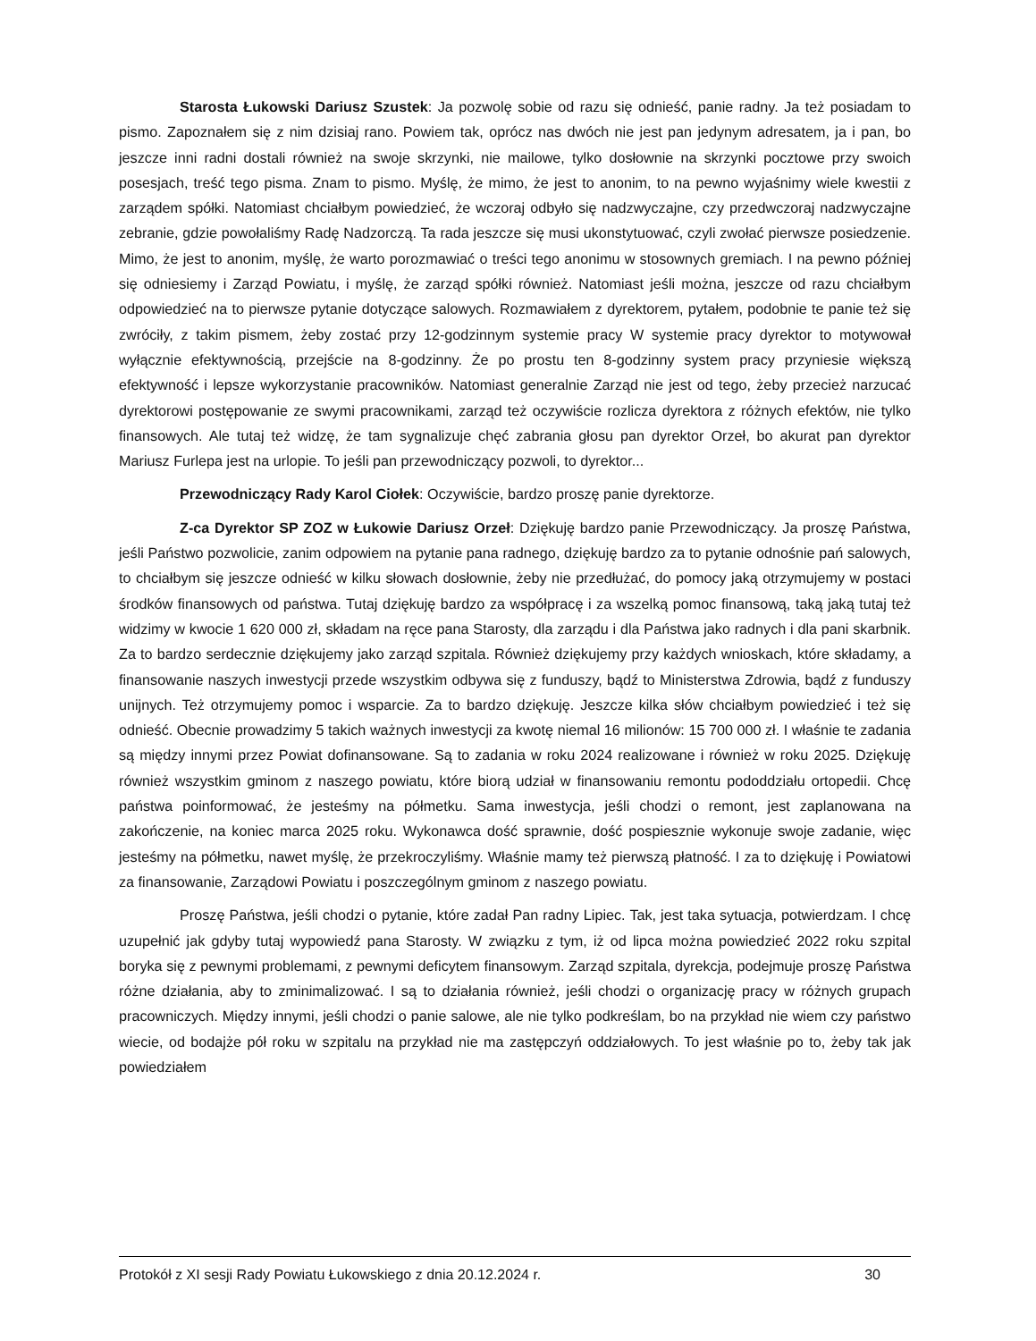Starosta Łukowski Dariusz Szustek: Ja pozwolę sobie od razu się odnieść, panie radny. Ja też posiadam to pismo. Zapoznałem się z nim dzisiaj rano. Powiem tak, oprócz nas dwóch nie jest pan jedynym adresatem, ja i pan, bo jeszcze inni radni dostali również na swoje skrzynki, nie mailowe, tylko dosłownie na skrzynki pocztowe przy swoich posesjach, treść tego pisma. Znam to pismo. Myślę, że mimo, że jest to anonim, to na pewno wyjaśnimy wiele kwestii z zarządem spółki. Natomiast chciałbym powiedzieć, że wczoraj odbyło się nadzwyczajne, czy przedwczoraj nadzwyczajne zebranie, gdzie powołaliśmy Radę Nadzorczą. Ta rada jeszcze się musi ukonstytuować, czyli zwołać pierwsze posiedzenie. Mimo, że jest to anonim, myślę, że warto porozmawiać o treści tego anonimu w stosownych gremiach. I na pewno później się odniesiemy i Zarząd Powiatu, i myślę, że zarząd spółki również. Natomiast jeśli można, jeszcze od razu chciałbym odpowiedzieć na to pierwsze pytanie dotyczące salowych. Rozmawiałem z dyrektorem, pytałem, podobnie te panie też się zwróciły, z takim pismem, żeby zostać przy 12-godzinnym systemie pracy W systemie pracy dyrektor to motywował wyłącznie efektywnością, przejście na 8-godzinny. Że po prostu ten 8-godzinny system pracy przyniesie większą efektywność i lepsze wykorzystanie pracowników. Natomiast generalnie Zarząd nie jest od tego, żeby przecież narzucać dyrektorowi postępowanie ze swymi pracownikami, zarząd też oczywiście rozlicza dyrektora z różnych efektów, nie tylko finansowych. Ale tutaj też widzę, że tam sygnalizuje chęć zabrania głosu pan dyrektor Orzeł, bo akurat pan dyrektor Mariusz Furlepa jest na urlopie. To jeśli pan przewodniczący pozwoli, to dyrektor...
Przewodniczący Rady Karol Ciołek: Oczywiście, bardzo proszę panie dyrektorze.
Z-ca Dyrektor SP ZOZ w Łukowie Dariusz Orzeł: Dziękuję bardzo panie Przewodniczący. Ja proszę Państwa, jeśli Państwo pozwolicie, zanim odpowiem na pytanie pana radnego, dziękuję bardzo za to pytanie odnośnie pań salowych, to chciałbym się jeszcze odnieść w kilku słowach dosłownie, żeby nie przedłużać, do pomocy jaką otrzymujemy w postaci środków finansowych od państwa. Tutaj dziękuję bardzo za współpracę i za wszelką pomoc finansową, taką jaką tutaj też widzimy w kwocie 1 620 000 zł, składam na ręce pana Starosty, dla zarządu i dla Państwa jako radnych i dla pani skarbnik. Za to bardzo serdecznie dziękujemy jako zarząd szpitala. Również dziękujemy przy każdych wnioskach, które składamy, a finansowanie naszych inwestycji przede wszystkim odbywa się z funduszy, bądź to Ministerstwa Zdrowia, bądź z funduszy unijnych. Też otrzymujemy pomoc i wsparcie. Za to bardzo dziękuję. Jeszcze kilka słów chciałbym powiedzieć i też się odnieść. Obecnie prowadzimy 5 takich ważnych inwestycji za kwotę niemal 16 milionów: 15 700 000 zł. I właśnie te zadania są między innymi przez Powiat dofinansowane. Są to zadania w roku 2024 realizowane i również w roku 2025. Dziękuję również wszystkim gminom z naszego powiatu, które biorą udział w finansowaniu remontu pododdziału ortopedii. Chcę państwa poinformować, że jesteśmy na półmetku. Sama inwestycja, jeśli chodzi o remont, jest zaplanowana na zakończenie, na koniec marca 2025 roku. Wykonawca dość sprawnie, dość pospiesznie wykonuje swoje zadanie, więc jesteśmy na półmetku, nawet myślę, że przekroczyliśmy. Właśnie mamy też pierwszą płatność. I za to dziękuję i Powiatowi za finansowanie, Zarządowi Powiatu i poszczególnym gminom z naszego powiatu.
Proszę Państwa, jeśli chodzi o pytanie, które zadał Pan radny Lipiec. Tak, jest taka sytuacja, potwierdzam. I chcę uzupełnić jak gdyby tutaj wypowiedź pana Starosty. W związku z tym, iż od lipca można powiedzieć 2022 roku szpital boryka się z pewnymi problemami, z pewnymi deficytem finansowym. Zarząd szpitala, dyrekcja, podejmuje proszę Państwa różne działania, aby to zminimalizować. I są to działania również, jeśli chodzi o organizację pracy w różnych grupach pracowniczych. Między innymi, jeśli chodzi o panie salowe, ale nie tylko podkreślam, bo na przykład nie wiem czy państwo wiecie, od bodajże pół roku w szpitalu na przykład nie ma zastępczyń oddziałowych. To jest właśnie po to, żeby tak jak powiedziałem
Protokół z XI sesji Rady Powiatu Łukowskiego z dnia 20.12.2024 r. 30